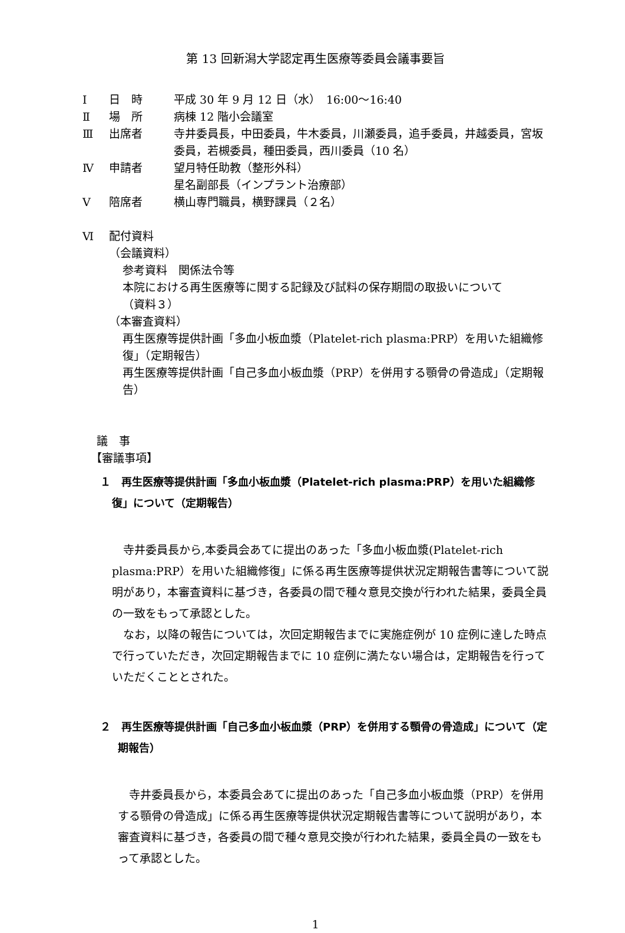第 13 回新潟大学認定再生医療等委員会議事要旨
Ⅰ 日　時 平成 30 年 9 月 12 日（水）　16:00～16:40
Ⅱ 場　所 病棟 12 階小会議室
Ⅲ 出席者 寺井委員長，中田委員，牛木委員，川瀬委員，追手委員，井越委員，宮坂委員，若槻委員，種田委員，西川委員（10 名）
Ⅳ 申請者 望月特任助教（整形外科）
星名副部長（インプラント治療部）
Ⅴ 陪席者 横山専門職員，横野課員（２名）
Ⅵ 配付資料
（会議資料）
参考資料　関係法令等
本院における再生医療等に関する記録及び試料の保存期間の取扱いについて
（資料３）
（本審査資料）
再生医療等提供計画「多血小板血漿（Platelet-rich plasma:PRP）を用いた組織修復」（定期報告）
再生医療等提供計画「自己多血小板血漿（PRP）を併用する顎骨の骨造成」（定期報告）
議　事
【審議事項】
１　再生医療等提供計画「多血小板血漿（Platelet-rich plasma:PRP）を用いた組織修復」について（定期報告）
　寺井委員長から,本委員会あてに提出のあった「多血小板血漿(Platelet-rich plasma:PRP）を用いた組織修復」に係る再生医療等提供状況定期報告書等について説明があり，本審査資料に基づき，各委員の間で種々意見交換が行われた結果，委員全員の一致をもって承認とした。
　なお，以降の報告については，次回定期報告までに実施症例が 10 症例に達した時点で行っていただき，次回定期報告までに 10 症例に満たない場合は，定期報告を行っていただくこととされた。
２　再生医療等提供計画「自己多血小板血漿（PRP）を併用する顎骨の骨造成」について（定期報告）
　寺井委員長から，本委員会あてに提出のあった「自己多血小板血漿（PRP）を併用する顎骨の骨造成」に係る再生医療等提供状況定期報告書等について説明があり，本審査資料に基づき，各委員の間で種々意見交換が行われた結果，委員全員の一致をもって承認とした。
1